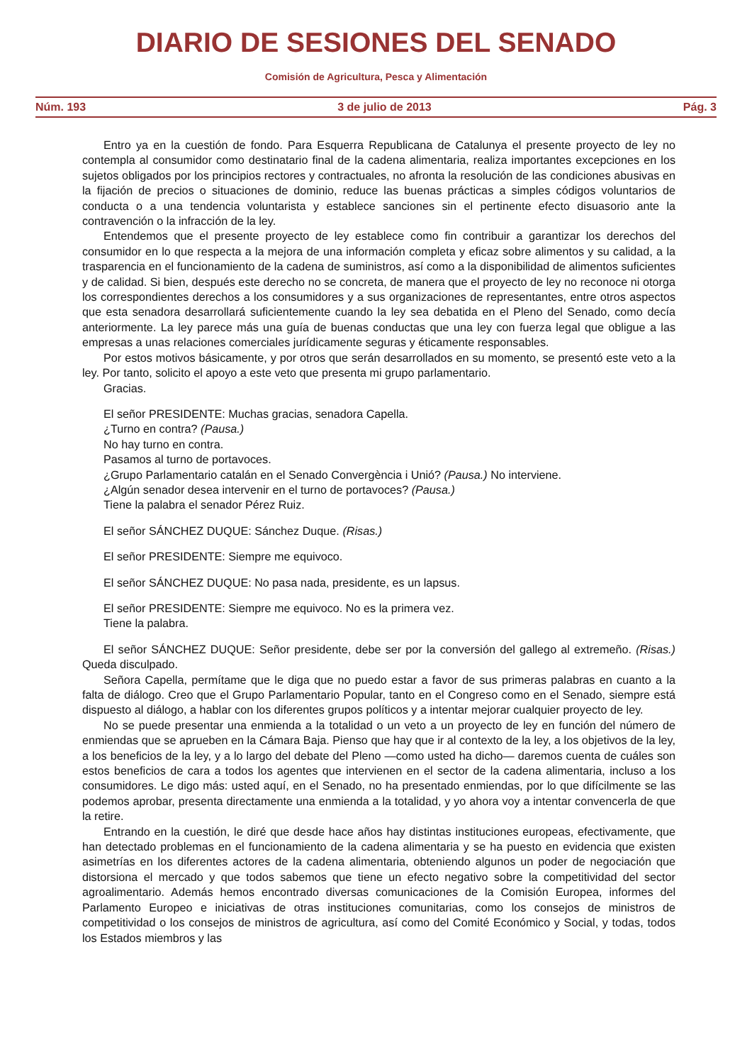DIARIO DE SESIONES DEL SENADO
Comisión de Agricultura, Pesca y Alimentación
Núm. 193 3 de julio de 2013 Pág. 3
Entro ya en la cuestión de fondo. Para Esquerra Republicana de Catalunya el presente proyecto de ley no contempla al consumidor como destinatario final de la cadena alimentaria, realiza importantes excepciones en los sujetos obligados por los principios rectores y contractuales, no afronta la resolución de las condiciones abusivas en la fijación de precios o situaciones de dominio, reduce las buenas prácticas a simples códigos voluntarios de conducta o a una tendencia voluntarista y establece sanciones sin el pertinente efecto disuasorio ante la contravención o la infracción de la ley.
Entendemos que el presente proyecto de ley establece como fin contribuir a garantizar los derechos del consumidor en lo que respecta a la mejora de una información completa y eficaz sobre alimentos y su calidad, a la trasparencia en el funcionamiento de la cadena de suministros, así como a la disponibilidad de alimentos suficientes y de calidad. Si bien, después este derecho no se concreta, de manera que el proyecto de ley no reconoce ni otorga los correspondientes derechos a los consumidores y a sus organizaciones de representantes, entre otros aspectos que esta senadora desarrollará suficientemente cuando la ley sea debatida en el Pleno del Senado, como decía anteriormente. La ley parece más una guía de buenas conductas que una ley con fuerza legal que obligue a las empresas a unas relaciones comerciales jurídicamente seguras y éticamente responsables.
Por estos motivos básicamente, y por otros que serán desarrollados en su momento, se presentó este veto a la ley. Por tanto, solicito el apoyo a este veto que presenta mi grupo parlamentario.
Gracias.
El señor PRESIDENTE: Muchas gracias, senadora Capella.
¿Turno en contra? (Pausa.)
No hay turno en contra.
Pasamos al turno de portavoces.
¿Grupo Parlamentario catalán en el Senado Convergència i Unió? (Pausa.) No interviene.
¿Algún senador desea intervenir en el turno de portavoces? (Pausa.)
Tiene la palabra el senador Pérez Ruiz.
El señor SÁNCHEZ DUQUE: Sánchez Duque. (Risas.)
El señor PRESIDENTE: Siempre me equivoco.
El señor SÁNCHEZ DUQUE: No pasa nada, presidente, es un lapsus.
El señor PRESIDENTE: Siempre me equivoco. No es la primera vez.
Tiene la palabra.
El señor SÁNCHEZ DUQUE: Señor presidente, debe ser por la conversión del gallego al extremeño. (Risas.) Queda disculpado.
Señora Capella, permítame que le diga que no puedo estar a favor de sus primeras palabras en cuanto a la falta de diálogo. Creo que el Grupo Parlamentario Popular, tanto en el Congreso como en el Senado, siempre está dispuesto al diálogo, a hablar con los diferentes grupos políticos y a intentar mejorar cualquier proyecto de ley.
No se puede presentar una enmienda a la totalidad o un veto a un proyecto de ley en función del número de enmiendas que se aprueben en la Cámara Baja. Pienso que hay que ir al contexto de la ley, a los objetivos de la ley, a los beneficios de la ley, y a lo largo del debate del Pleno —como usted ha dicho— daremos cuenta de cuáles son estos beneficios de cara a todos los agentes que intervienen en el sector de la cadena alimentaria, incluso a los consumidores. Le digo más: usted aquí, en el Senado, no ha presentado enmiendas, por lo que difícilmente se las podemos aprobar, presenta directamente una enmienda a la totalidad, y yo ahora voy a intentar convencerla de que la retire.
Entrando en la cuestión, le diré que desde hace años hay distintas instituciones europeas, efectivamente, que han detectado problemas en el funcionamiento de la cadena alimentaria y se ha puesto en evidencia que existen asimetrías en los diferentes actores de la cadena alimentaria, obteniendo algunos un poder de negociación que distorsiona el mercado y que todos sabemos que tiene un efecto negativo sobre la competitividad del sector agroalimentario. Además hemos encontrado diversas comunicaciones de la Comisión Europea, informes del Parlamento Europeo e iniciativas de otras instituciones comunitarias, como los consejos de ministros de competitividad o los consejos de ministros de agricultura, así como del Comité Económico y Social, y todas, todos los Estados miembros y las